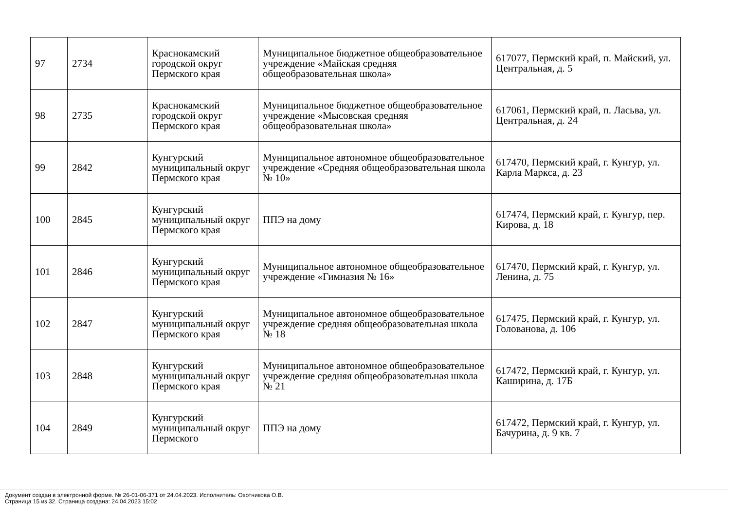| 97 | 2734 | Краснокамский городской округ Пермского края | Муниципальное бюджетное общеобразовательное учреждение «Майская средняя общеобразовательная школа» | 617077, Пермский край, п. Майский, ул. Центральная, д. 5 |
| 98 | 2735 | Краснокамский городской округ Пермского края | Муниципальное бюджетное общеобразовательное учреждение «Мысовская средняя общеобразовательная школа» | 617061, Пермский край, п. Ласьва, ул. Центральная, д. 24 |
| 99 | 2842 | Кунгурский муниципальный округ Пермского края | Муниципальное автономное общеобразовательное учреждение «Средняя общеобразовательная школа № 10» | 617470, Пермский край, г. Кунгур, ул. Карла Маркса, д. 23 |
| 100 | 2845 | Кунгурский муниципальный округ Пермского края | ППЭ на дому | 617474, Пермский край, г. Кунгур, пер. Кирова, д. 18 |
| 101 | 2846 | Кунгурский муниципальный округ Пермского края | Муниципальное автономное общеобразовательное учреждение «Гимназия № 16» | 617470, Пермский край, г. Кунгур, ул. Ленина, д. 75 |
| 102 | 2847 | Кунгурский муниципальный округ Пермского края | Муниципальное автономное общеобразовательное учреждение средняя общеобразовательная школа № 18 | 617475, Пермский край, г. Кунгур, ул. Голованова, д. 106 |
| 103 | 2848 | Кунгурский муниципальный округ Пермского края | Муниципальное автономное общеобразовательное учреждение средняя общеобразовательная школа № 21 | 617472, Пермский край, г. Кунгур, ул. Каширина, д. 17Б |
| 104 | 2849 | Кунгурский муниципальный округ Пермского | ППЭ на дому | 617472, Пермский край, г. Кунгур, ул. Бачурина, д. 9 кв. 7 |
Документ создан в электронной форме. № 26-01-06-371 от 24.04.2023. Исполнитель: Охотникова О.В.
Страница 15 из 32. Страница создана: 24.04.2023 15:02